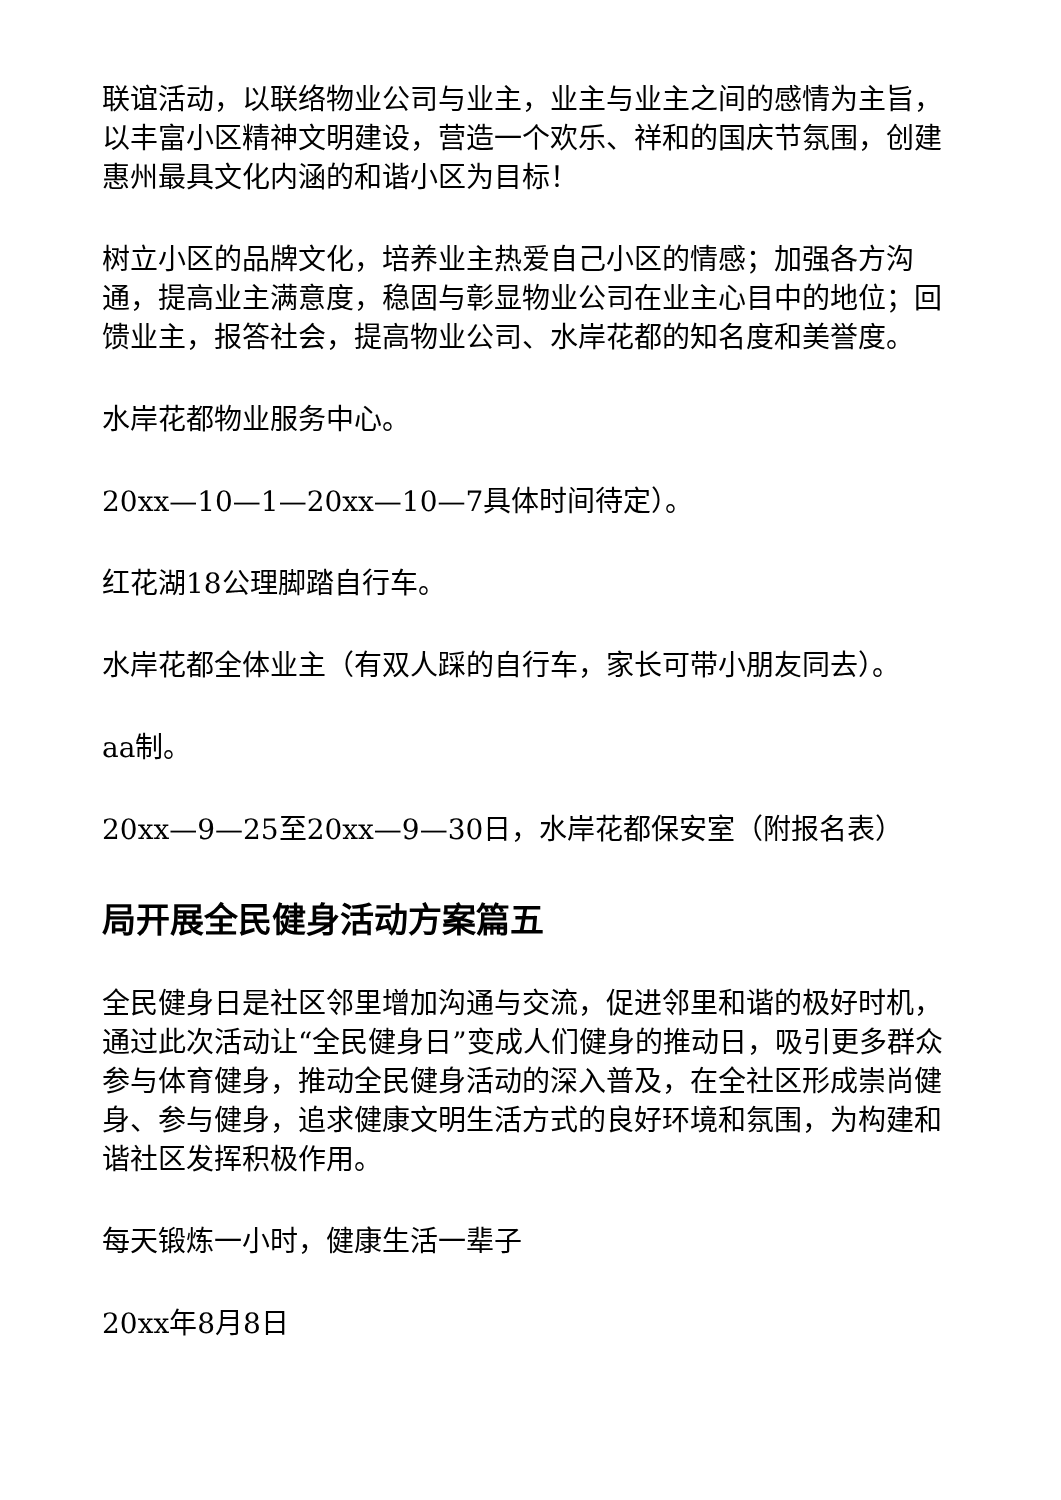联谊活动，以联络物业公司与业主，业主与业主之间的感情为主旨，以丰富小区精神文明建设，营造一个欢乐、祥和的国庆节氛围，创建惠州最具文化内涵的和谐小区为目标！
树立小区的品牌文化，培养业主热爱自己小区的情感；加强各方沟通，提高业主满意度，稳固与彰显物业公司在业主心目中的地位；回馈业主，报答社会，提高物业公司、水岸花都的知名度和美誉度。
水岸花都物业服务中心。
20xx—10—1—20xx—10—7具体时间待定）。
红花湖18公理脚踏自行车。
水岸花都全体业主（有双人踩的自行车，家长可带小朋友同去）。
aa制。
20xx—9—25至20xx—9—30日，水岸花都保安室（附报名表）
局开展全民健身活动方案篇五
全民健身日是社区邻里增加沟通与交流，促进邻里和谐的极好时机，通过此次活动让“全民健身日”变成人们健身的推动日，吸引更多群众参与体育健身，推动全民健身活动的深入普及，在全社区形成崇尚健身、参与健身，追求健康文明生活方式的良好环境和氛围，为构建和谐社区发挥积极作用。
每天锻炼一小时，健康生活一辈子
20xx年8月8日